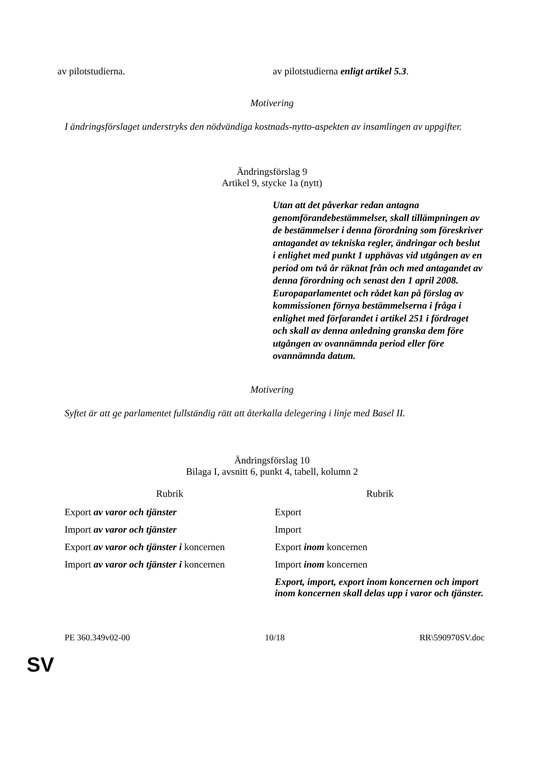| av pilotstudierna. | av pilotstudierna enligt artikel 5.3 . |
Motivering
I ändringsförslaget understryks den nödvändiga kostnads-nytto-aspekten av insamlingen av uppgifter.
Ändringsförslag 9
Artikel 9, stycke 1a (nytt)
| | Utan att det påverkar redan antagna genomförandebestämmelser, skall tillämpningen av de bestämmelser i denna förordning som föreskriver antagandet av tekniska regler, ändringar och beslut i enlighet med punkt 1 upphävas vid utgången av en period om två år räknat från och med antagandet av denna förordning och senast den 1 april 2008. Europaparlamentet och rådet kan på förslag av kommissionen förnya bestämmelserna i fråga i enlighet med förfarandet i artikel 251 i fördraget och skall av denna anledning granska dem före utgången av ovannämnda period eller före ovannämnda datum. |
Motivering
Syftet är att ge parlamentet fullständig rätt att återkalla delegering i linje med Basel II.
Ändringsförslag 10
Bilaga I, avsnitt 6, punkt 4, tabell, kolumn 2
| Rubrik | Rubrik |
| --- | --- |
| Export av varor och tjänster | Export |
| Import av varor och tjänster | Import |
| Export av varor och tjänster i koncernen | Export inom koncernen |
| Import av varor och tjänster i koncernen | Import inom koncernen |
| | Export, import, export inom koncernen och import inom koncernen skall delas upp i varor och tjänster. |
PE 360.349v02-00 10/18 RR\590970SV.doc
SV